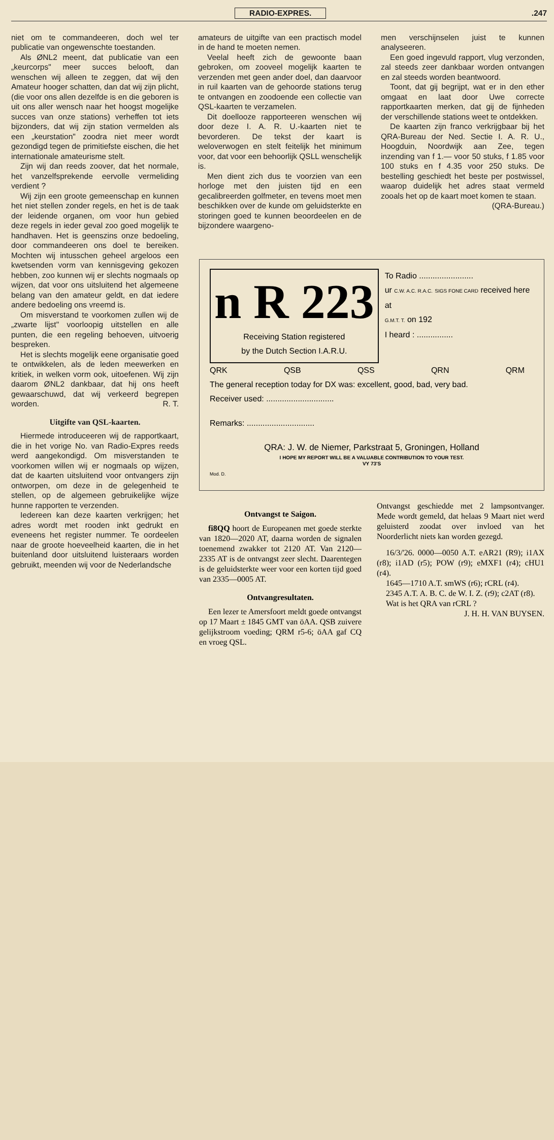RADIO-EXPRES..247
niet om te commandeeren, doch wel ter publicatie van ongewenschte toestanden.
Als ØNL2 meent, dat publicatie van een „keurcorps" meer succes belooft, dan wenschen wij alleen te zeggen, dat wij den Amateur hooger schatten, dan dat wij zijn plicht, (die voor ons allen dezelfde is en die geboren is uit ons aller wensch naar het hoogst mogelijke succes van onze stations) verheffen tot iets bijzonders, dat wij zijn station vermelden als een „keurstation" zoodra niet meer wordt gezondigd tegen de primitiefste eischen, die het internationale amateurisme stelt.
Zijn wij dan reeds zoover, dat het normale, het vanzelfsprekende eervolle vermeliding verdient ?
Wij zijn een groote gemeenschap en kunnen het niet stellen zonder regels, en het is de taak der leidende organen, om voor hun gebied deze regels in ieder geval zoo goed mogelijk te handhaven. Het is geenszins onze bedoeling, door commandeeren ons doel te bereiken. Mochten wij intusschen geheel argeloos een kwetsenden vorm van kennisgeving gekozen hebben, zoo kunnen wij er slechts nogmaals op wijzen, dat voor ons uitsluitend het algemeene belang van den amateur geldt, en dat iedere andere bedoeling ons vreemd is.
Om misverstand te voorkomen zullen wij de „zwarte lijst" voorloopig uitstellen en alle punten, die een regeling behoeven, uitvoerig bespreken.
Het is slechts mogelijk eene organisatie goed te ontwikkelen, als de leden meewerken en kritiek, in welken vorm ook, uitoefenen. Wij zijn daarom ØNL2 dankbaar, dat hij ons heeft gewaarschuwd, dat wij verkeerd begrepen worden. R. T.
Uitgifte van QSL-kaarten.
Hiermede introduceeren wij de rapportkaart, die in het vorige No. van Radio-Expres reeds werd aangekondigd. Om misverstanden te voorkomen willen wij er nogmaals op wijzen, dat de kaarten uitsluitend voor ontvangers zijn ontworpen, om deze in de gelegenheid te stellen, op de algemeen gebruikelijke wijze hunne rapporten te verzenden.
Iedereen kan deze kaarten verkrijgen; het adres wordt met rooden inkt gedrukt en eveneens het register nummer. Te oordeelen naar de groote hoeveelheid kaarten, die in het buitenland door uitsluitend luisteraars worden gebruikt, meenden wij voor de Nederlandsche
amateurs de uitgifte van een practisch model in de hand te moeten nemen.
Veelal heeft zich de gewoonte baan gebroken, om zooveel mogelijk kaarten te verzenden met geen ander doel, dan daarvoor in ruil kaarten van de gehoorde stations terug te ontvangen en zoodoende een collectie van QSL-kaarten te verzamelen.
Dit doellooze rapporteeren wenschen wij door deze I. A. R. U.-kaarten niet te bevorderen. De tekst der kaart is weloverwogen en stelt feitelijk het minimum voor, dat voor een behoorlijk QSLL wenschelijk is.
Men dient zich dus te voorzien van een horloge met den juisten tijd en een gecalibreerden golfmeter, en tevens moet men beschikken over de kunde om geluidsterkte en storingen goed te kunnen beoordeelen en de bijzondere waargeno-
men verschijnselen juist te kunnen analyseeren.
Een goed ingevuld rapport, vlug verzonden, zal steeds zeer dankbaar worden ontvangen en zal steeds worden beantwoord.
Toont, dat gij begrijpt, wat er in den ether omgaat en laat door Uwe correcte rapportkaarten merken, dat gij de fijnheden der verschillende stations weet te ontdekken.
De kaarten zijn franco verkrijgbaar bij het QRA-Bureau der Ned. Sectie I. A. R. U., Hoogduin, Noordwijk aan Zee, tegen inzending van f 1.— voor 50 stuks, f 1.85 voor 100 stuks en f 4.35 voor 250 stuks. De bestelling geschiedt het beste per postwissel, waarop duidelijk het adres staat vermeld zooals het op de kaart moet komen te staan.
(QRA-Bureau.)
n R 223
Receiving Station registered
by the Dutch Section I.A.R.U.
To Radio ........................
ur C.W. A.C. R.A.C. SIGS FONE CARD received here at
G.M.T. T. on 192
I heard : ................
QRK QSB QSS QRN QRM
The general reception today for DX was: excellent, good, bad, very bad.
Receiver used: ..............................
Remarks: ..............................
QRA: J. W. de Niemer, Parkstraat 5, Groningen, Holland
I HOPE MY REPORT WILL BE A VALUABLE CONTRIBUTION TO YOUR TEST.
VY 73'S
Mod. D.
Ontvangst te Saigon.
fi8QQ hoort de Europeanen met goede sterkte van 1820—2020 AT, daarna worden de signalen toenemend zwakker tot 2120 AT. Van 2120—2335 AT is de ontvangst zeer slecht. Daarentegen is de geluidsterkte weer voor een korten tijd goed van 2335—0005 AT.
Ontvangresultaten.
Een lezer te Amersfoort meldt goede ontvangst op 17 Maart ± 1845 GMT van öAA. QSB zuivere gelijkstroom voeding; QRM r5-6; öAA gaf CQ en vroeg QSL.
Ontvangst geschiedde met 2 lampsontvanger. Mede wordt gemeld, dat helaas 9 Maart niet werd geluisterd zoodat over invloed van het Noorderlicht niets kan worden gezegd.
16/3/'26. 0000—0050 A.T. eAR21 (R9); i1AX (r8); i1AD (r5); POW (r9); eMXF1 (r4); cHU1 (r4).
1645—1710 A.T. smWS (r6); rCRL (r4).
2345 A.T. A. B. C. de W. I. Z. (r9); c2AT (r8).
Wat is het QRA van rCRL ?
J. H. H. VAN BUYSEN.